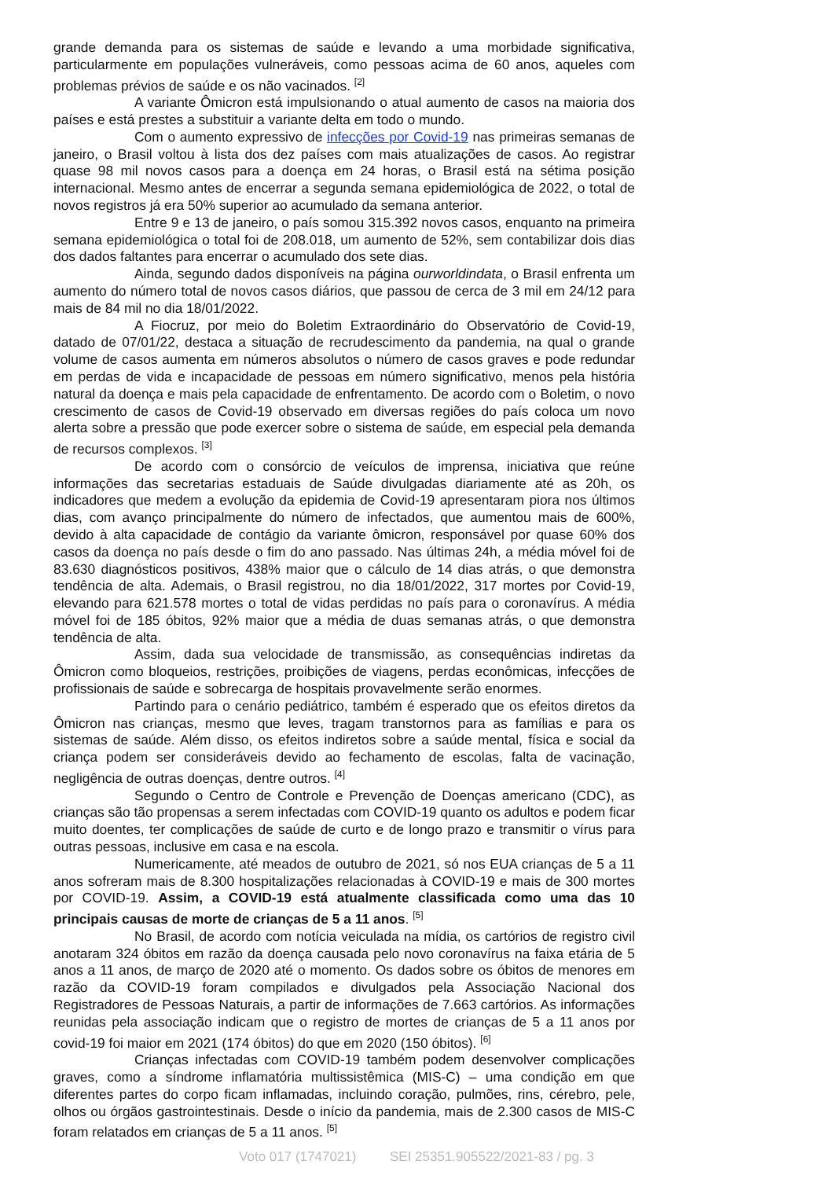grande demanda para os sistemas de saúde e levando a uma morbidade significativa, particularmente em populações vulneráveis, como pessoas acima de 60 anos, aqueles com problemas prévios de saúde e os não vacinados. <sup>[2]</sup>
A variante Ômicron está impulsionando o atual aumento de casos na maioria dos países e está prestes a substituir a variante delta em todo o mundo.
Com o aumento expressivo de infecções por Covid-19 nas primeiras semanas de janeiro, o Brasil voltou à lista dos dez países com mais atualizações de casos. Ao registrar quase 98 mil novos casos para a doença em 24 horas, o Brasil está na sétima posição internacional. Mesmo antes de encerrar a segunda semana epidemiológica de 2022, o total de novos registros já era 50% superior ao acumulado da semana anterior.
Entre 9 e 13 de janeiro, o país somou 315.392 novos casos, enquanto na primeira semana epidemiológica o total foi de 208.018, um aumento de 52%, sem contabilizar dois dias dos dados faltantes para encerrar o acumulado dos sete dias.
Ainda, segundo dados disponíveis na página ourworldindata, o Brasil enfrenta um aumento do número total de novos casos diários, que passou de cerca de 3 mil em 24/12 para mais de 84 mil no dia 18/01/2022.
A Fiocruz, por meio do Boletim Extraordinário do Observatório de Covid-19, datado de 07/01/22, destaca a situação de recrudescimento da pandemia, na qual o grande volume de casos aumenta em números absolutos o número de casos graves e pode redundar em perdas de vida e incapacidade de pessoas em número significativo, menos pela história natural da doença e mais pela capacidade de enfrentamento. De acordo com o Boletim, o novo crescimento de casos de Covid-19 observado em diversas regiões do país coloca um novo alerta sobre a pressão que pode exercer sobre o sistema de saúde, em especial pela demanda de recursos complexos. <sup>[3]</sup>
De acordo com o consórcio de veículos de imprensa, iniciativa que reúne informações das secretarias estaduais de Saúde divulgadas diariamente até as 20h, os indicadores que medem a evolução da epidemia de Covid-19 apresentaram piora nos últimos dias, com avanço principalmente do número de infectados, que aumentou mais de 600%, devido à alta capacidade de contágio da variante ômicron, responsável por quase 60% dos casos da doença no país desde o fim do ano passado. Nas últimas 24h, a média móvel foi de 83.630 diagnósticos positivos, 438% maior que o cálculo de 14 dias atrás, o que demonstra tendência de alta. Ademais, o Brasil registrou, no dia 18/01/2022, 317 mortes por Covid-19, elevando para 621.578 mortes o total de vidas perdidas no país para o coronavírus. A média móvel foi de 185 óbitos, 92% maior que a média de duas semanas atrás, o que demonstra tendência de alta.
Assim, dada sua velocidade de transmissão, as consequências indiretas da Ômicron como bloqueios, restrições, proibições de viagens, perdas econômicas, infecções de profissionais de saúde e sobrecarga de hospitais provavelmente serão enormes.
Partindo para o cenário pediátrico, também é esperado que os efeitos diretos da Ômicron nas crianças, mesmo que leves, tragam transtornos para as famílias e para os sistemas de saúde. Além disso, os efeitos indiretos sobre a saúde mental, física e social da criança podem ser consideráveis devido ao fechamento de escolas, falta de vacinação, negligência de outras doenças, dentre outros. <sup>[4]</sup>
Segundo o Centro de Controle e Prevenção de Doenças americano (CDC), as crianças são tão propensas a serem infectadas com COVID-19 quanto os adultos e podem ficar muito doentes, ter complicações de saúde de curto e de longo prazo e transmitir o vírus para outras pessoas, inclusive em casa e na escola.
Numericamente, até meados de outubro de 2021, só nos EUA crianças de 5 a 11 anos sofreram mais de 8.300 hospitalizações relacionadas à COVID-19 e mais de 300 mortes por COVID-19. Assim, a COVID-19 está atualmente classificada como uma das 10 principais causas de morte de crianças de 5 a 11 anos. <sup>[5]</sup>
No Brasil, de acordo com notícia veiculada na mídia, os cartórios de registro civil anotaram 324 óbitos em razão da doença causada pelo novo coronavírus na faixa etária de 5 anos a 11 anos, de março de 2020 até o momento. Os dados sobre os óbitos de menores em razão da COVID-19 foram compilados e divulgados pela Associação Nacional dos Registradores de Pessoas Naturais, a partir de informações de 7.663 cartórios. As informações reunidas pela associação indicam que o registro de mortes de crianças de 5 a 11 anos por covid-19 foi maior em 2021 (174 óbitos) do que em 2020 (150 óbitos). <sup>[6]</sup>
Crianças infectadas com COVID-19 também podem desenvolver complicações graves, como a síndrome inflamatória multissistêmica (MIS-C) – uma condição em que diferentes partes do corpo ficam inflamadas, incluindo coração, pulmões, rins, cérebro, pele, olhos ou órgãos gastrointestinais. Desde o início da pandemia, mais de 2.300 casos de MIS-C foram relatados em crianças de 5 a 11 anos. <sup>[5]</sup>
Voto 017 (1747021) SEI 25351.905522/2021-83 / pg. 3